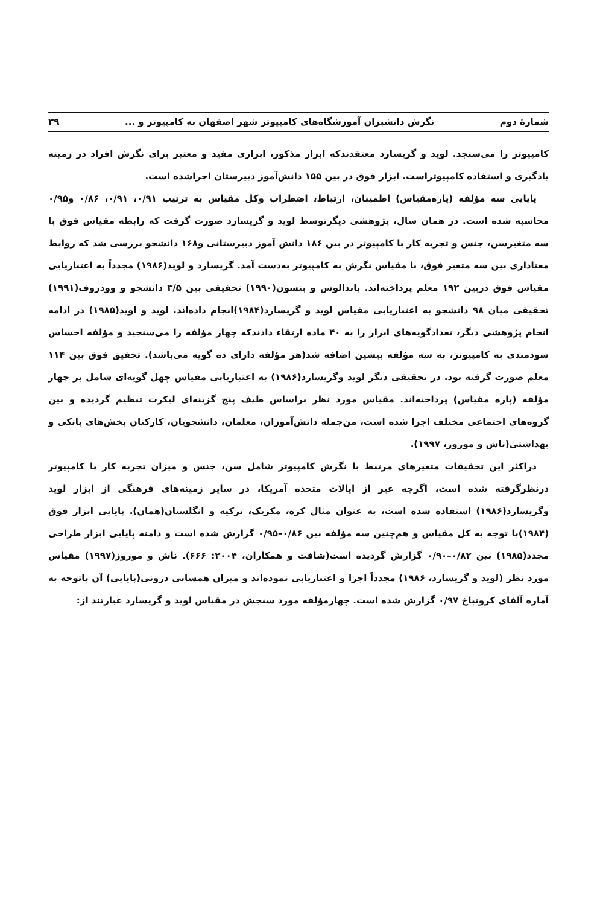شمارهٔ دوم نگرش دانشبران آموزشگاه‌های کامپیوتر شهر اصفهان به کامپیوتر و ... ۳۹
کامپیوتر را می‌سنجد. لوید و گریسارد معتقدندکه ابزار مذکور، ابزاری مفید و معتبر برای نگرش افراد در زمینه یادگیری و استفاده کامپیوتراست. ابزار فوق در بین ۱۵۵ دانش‌آموز دبیرستان اجراشده است.
پایایی سه مؤلفه (پاره‌مقیاس) اطمینان، ارتباط، اضطراب وکل مقیاس به ترتیب ۰/۹۱، ۰/۹۱، ۰/۸۶ و۰/۹۵ محاسبه شده است. در همان سال، پژوهشی دیگرتوسط لوید و گریسارد صورت گرفت که رابطه مقیاس فوق با سه متغیرسن، جنس و تجربه کار با کامپیوتر در بین ۱۸۶ دانش آموز دبیرستانی و۱۶۸ دانشجو بررسی شد که روابط معناداری بین سه متغیر فوق، با مقیاس نگرش به کامپیوتر به‌دست آمد. گریسارد و لوید(۱۹۸۶) مجدداً به اعتباریابی مقیاس فوق دربین ۱۹۲ معلم پرداخته‌اند. باندالوس و بنسون(۱۹۹۰) تحقیقی بین ۳/۵ دانشجو و وودروف(۱۹۹۱) تحقیقی میان ۹۸ دانشجو به اعتباریابی مقیاس لوید و گریسارد(۱۹۸۴)انجام داده‌اند. لوید و اوید(۱۹۸۵) در ادامه انجام پژوهشی دیگر، تعدادگویه‌های ابزار را به ۴۰ ماده ارتقاء دادندکه چهار مؤلفه را می‌سنجید و مؤلفه احساس سودمندی به کامپیوتر، به سه مؤلفه پیشین اضافه شد(هر مؤلفه دارای ده گویه می‌باشد). تحقیق فوق بین ۱۱۴ معلم صورت گرفته بود. در تحقیقی دیگر لوید وگریسارد(۱۹۸۶) به اعتباریابی مقیاس چهل گویه‌ای شامل بر چهار مؤلفه (پاره مقیاس) پرداخته‌اند. مقیاس مورد نظر براساس طیف پنج گزینه‌ای لیکرت تنظیم گردیده و بین گروه‌های اجتماعی مختلف اجرا شده است، من‌جمله دانش‌آموزان، معلمان، دانشجویان، کارکنان بخش‌های بانکی و بهداشتی(ناش و موروز، ۱۹۹۷).
دراکثر این تحقیقات متغیرهای مرتبط با نگرش کامپیوتر شامل سن، جنس و میزان تجربه کار با کامپیوتر درنظرگرفته شده است، اگرچه غیر از ایالات متحده آمریکا، در سایر زمینه‌های فرهنگی از ابزار لوید وگریسارد(۱۹۸۶) استفاده شده است، به عنوان مثال کره، مکزیک، ترکیه و انگلستان(همان). پایایی ابزار فوق (۱۹۸۴)با توجه به کل مقیاس و هم‌چنین سه مؤلفه بین ۰/۸۶–۰/۹۵ گزارش شده است و دامنه پایایی ابزار طراحی مجدد(۱۹۸۵) بین ۰/۸۲–۰/۹۰ گزارش گردیده است(شافت و همکاران، ۲۰۰۴: ۶۶۶). ناش و موروز(۱۹۹۷) مقیاس مورد نظر (لوید و گریسارد، ۱۹۸۶) مجدداً اجرا و اعتباریابی نموده‌اند و میزان همسانی درونی(پایایی) آن باتوجه به آماره آلفای کرونباخ ۰/۹۷ گزارش شده است. چهارمؤلفه مورد سنجش در مقیاس لوید و گریسارد عبارتند از: